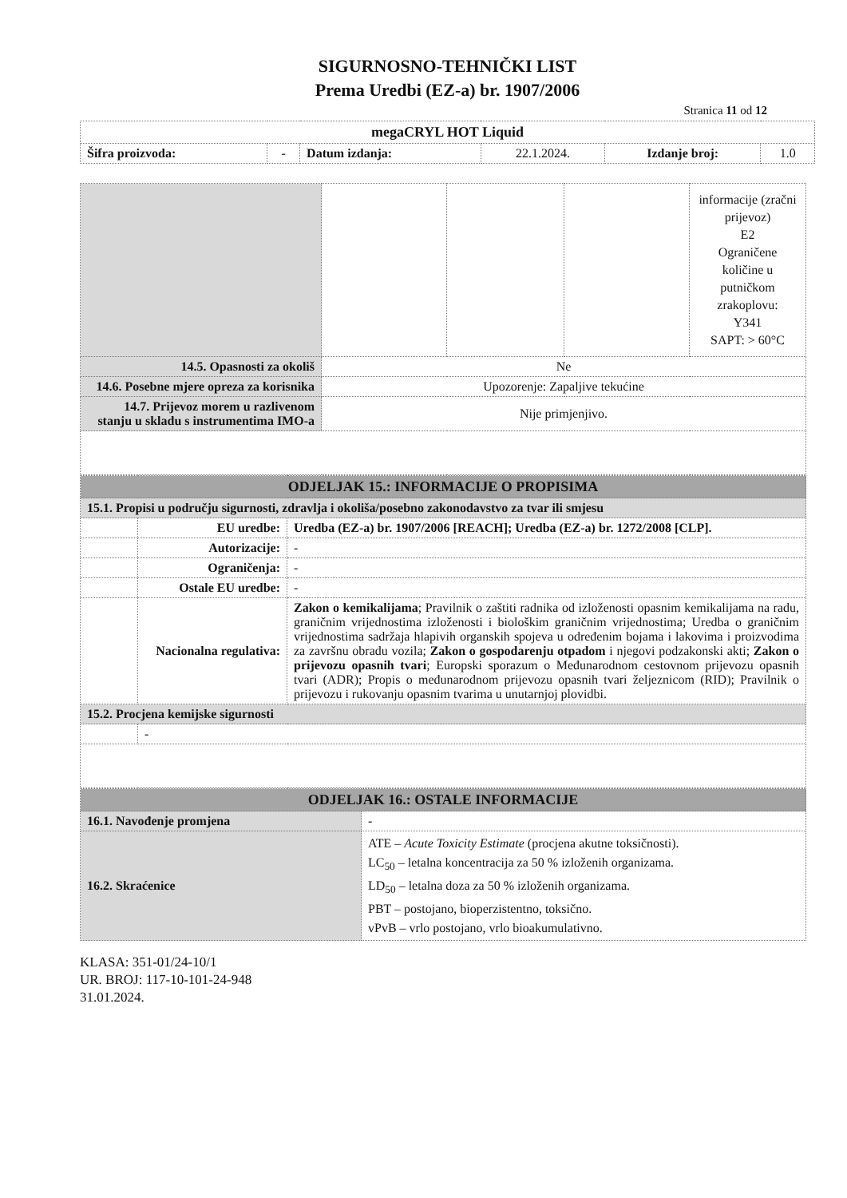SIGURNOSNO-TEHNIČKI LIST
Prema Uredbi (EZ-a) br. 1907/2006
Stranica 11 od 12
| megaCRYL HOT Liquid | | | | | |
| Šifra proizvoda: | - | Datum izdanja: | 22.1.2024. | Izdanje broj: | 1.0 |
| | | | | informacije (zračni prijevoz) E2 Ograničene količine u putničkom zrakoplovu: Y341 SAPT: > 60°C |
| 14.5. Opasnosti za okoliš | Ne | | | |
| 14.6. Posebne mjere opreza za korisnika | Upozorenje: Zapaljive tekućine | | | |
| 14.7. Prijevoz morem u razlivenom stanju u skladu s instrumentima IMO-a | Nije primjenjivo. | | | |
| ODJELJAK 15.: INFORMACIJE O PROPISIMA | | |
| 15.1. Propisi u području sigurnosti, zdravlja i okoliša/posebno zakonodavstvo za tvar ili smjesu | | |
| | EU uredbe: | Uredba (EZ-a) br. 1907/2006 [REACH]; Uredba (EZ-a) br. 1272/2008 [CLP]. |
| | Autorizacije: | - |
| | Ograničenja: | - |
| | Ostale EU uredbe: | - |
| | Nacionalna regulativa: | Zakon o kemikalijama ; Pravilnik o zaštiti radnika od izloženosti opasnim kemikalijama na radu, graničnim vrijednostima izloženosti i biološkim graničnim vrijednostima; Uredba o graničnim vrijednostima sadržaja hlapivih organskih spojeva u određenim bojama i lakovima i proizvodima za završnu obradu vozila; Zakon o gospodarenju otpadom i njegovi podzakonski akti; Zakon o prijevozu opasnih tvari ; Europski sporazum o Međunarodnom cestovnom prijevozu opasnih tvari (ADR); Propis o međunarodnom prijevozu opasnih tvari željeznicom (RID); Pravilnik o prijevozu i rukovanju opasnim tvarima u unutarnjoj plovidbi. |
| 15.2. Procjena kemijske sigurnosti | | |
| | - | |
| ODJELJAK 16.: OSTALE INFORMACIJE | |
| 16.1. Navođenje promjena | - |
| 16.2. Skraćenice | ATE – Acute Toxicity Estimate (procjena akutne toksičnosti). LC<sub>50</sub> – letalna koncentracija za 50 % izloženih organizama. LD<sub>50</sub> – letalna doza za 50 % izloženih organizama. PBT – postojano, bioperzistentno, toksično. vPvB – vrlo postojano, vrlo bioakumulativno. |
KLASA: 351-01/24-10/1
UR. BROJ: 117-10-101-24-948
31.01.2024.